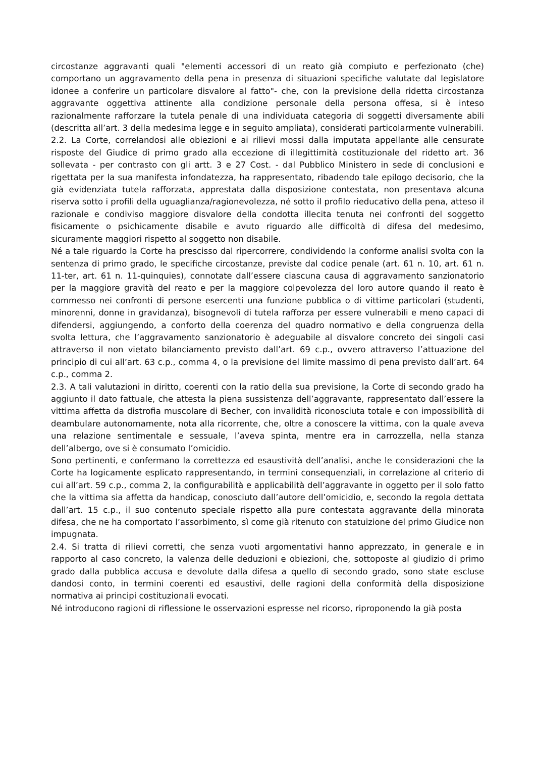circostanze aggravanti quali "elementi accessori di un reato già compiuto e perfezionato (che) comportano un aggravamento della pena in presenza di situazioni specifiche valutate dal legislatore idonee a conferire un particolare disvalore al fatto"- che, con la previsione della ridetta circostanza aggravante oggettiva attinente alla condizione personale della persona offesa, si è inteso razionalmente rafforzare la tutela penale di una individuata categoria di soggetti diversamente abili (descritta all’art. 3 della medesima legge e in seguito ampliata), considerati particolarmente vulnerabili.
2.2. La Corte, correlandosi alle obiezioni e ai rilievi mossi dalla imputata appellante alle censurate risposte del Giudice di primo grado alla eccezione di illegittimità costituzionale del ridetto art. 36 sollevata - per contrasto con gli artt. 3 e 27 Cost. - dal Pubblico Ministero in sede di conclusioni e rigettata per la sua manifesta infondatezza, ha rappresentato, ribadendo tale epilogo decisorio, che la già evidenziata tutela rafforzata, apprestata dalla disposizione contestata, non presentava alcuna riserva sotto i profili della uguaglianza/ragionevolezza, né sotto il profilo rieducativo della pena, atteso il razionale e condiviso maggiore disvalore della condotta illecita tenuta nei confronti del soggetto fisicamente o psichicamente disabile e avuto riguardo alle difficoltà di difesa del medesimo, sicuramente maggiori rispetto al soggetto non disabile.
Né a tale riguardo la Corte ha prescisso dal ripercorrere, condividendo la conforme analisi svolta con la sentenza di primo grado, le specifiche circostanze, previste dal codice penale (art. 61 n. 10, art. 61 n. 11-ter, art. 61 n. 11-quinquies), connotate dall’essere ciascuna causa di aggravamento sanzionatorio per la maggiore gravità del reato e per la maggiore colpevolezza del loro autore quando il reato è commesso nei confronti di persone esercenti una funzione pubblica o di vittime particolari (studenti, minorenni, donne in gravidanza), bisognevoli di tutela rafforza per essere vulnerabili e meno capaci di difendersi, aggiungendo, a conforto della coerenza del quadro normativo e della congruenza della svolta lettura, che l’aggravamento sanzionatorio è adeguabile al disvalore concreto dei singoli casi attraverso il non vietato bilanciamento previsto dall’art. 69 c.p., ovvero attraverso l’attuazione del principio di cui all’art. 63 c.p., comma 4, o la previsione del limite massimo di pena previsto dall’art. 64 c.p., comma 2.
2.3. A tali valutazioni in diritto, coerenti con la ratio della sua previsione, la Corte di secondo grado ha aggiunto il dato fattuale, che attesta la piena sussistenza dell’aggravante, rappresentato dall’essere la vittima affetta da distrofia muscolare di Becher, con invalidità riconosciuta totale e con impossibilità di deambulare autonomamente, nota alla ricorrente, che, oltre a conoscere la vittima, con la quale aveva una relazione sentimentale e sessuale, l’aveva spinta, mentre era in carrozzella, nella stanza dell’albergo, ove si è consumato l’omicidio.
Sono pertinenti, e confermano la correttezza ed esaustività dell’analisi, anche le considerazioni che la Corte ha logicamente esplicato rappresentando, in termini consequenziali, in correlazione al criterio di cui all’art. 59 c.p., comma 2, la configurabilità e applicabilità dell’aggravante in oggetto per il solo fatto che la vittima sia affetta da handicap, conosciuto dall’autore dell’omicidio, e, secondo la regola dettata dall’art. 15 c.p., il suo contenuto speciale rispetto alla pure contestata aggravante della minorata difesa, che ne ha comportato l’assorbimento, sì come già ritenuto con statuizione del primo Giudice non impugnata.
2.4. Si tratta di rilievi corretti, che senza vuoti argomentativi hanno apprezzato, in generale e in rapporto al caso concreto, la valenza delle deduzioni e obiezioni, che, sottoposte al giudizio di primo grado dalla pubblica accusa e devolute dalla difesa a quello di secondo grado, sono state escluse dandosi conto, in termini coerenti ed esaustivi, delle ragioni della conformità della disposizione normativa ai principi costituzionali evocati.
Né introducono ragioni di riflessione le osservazioni espresse nel ricorso, riproponendo la già posta